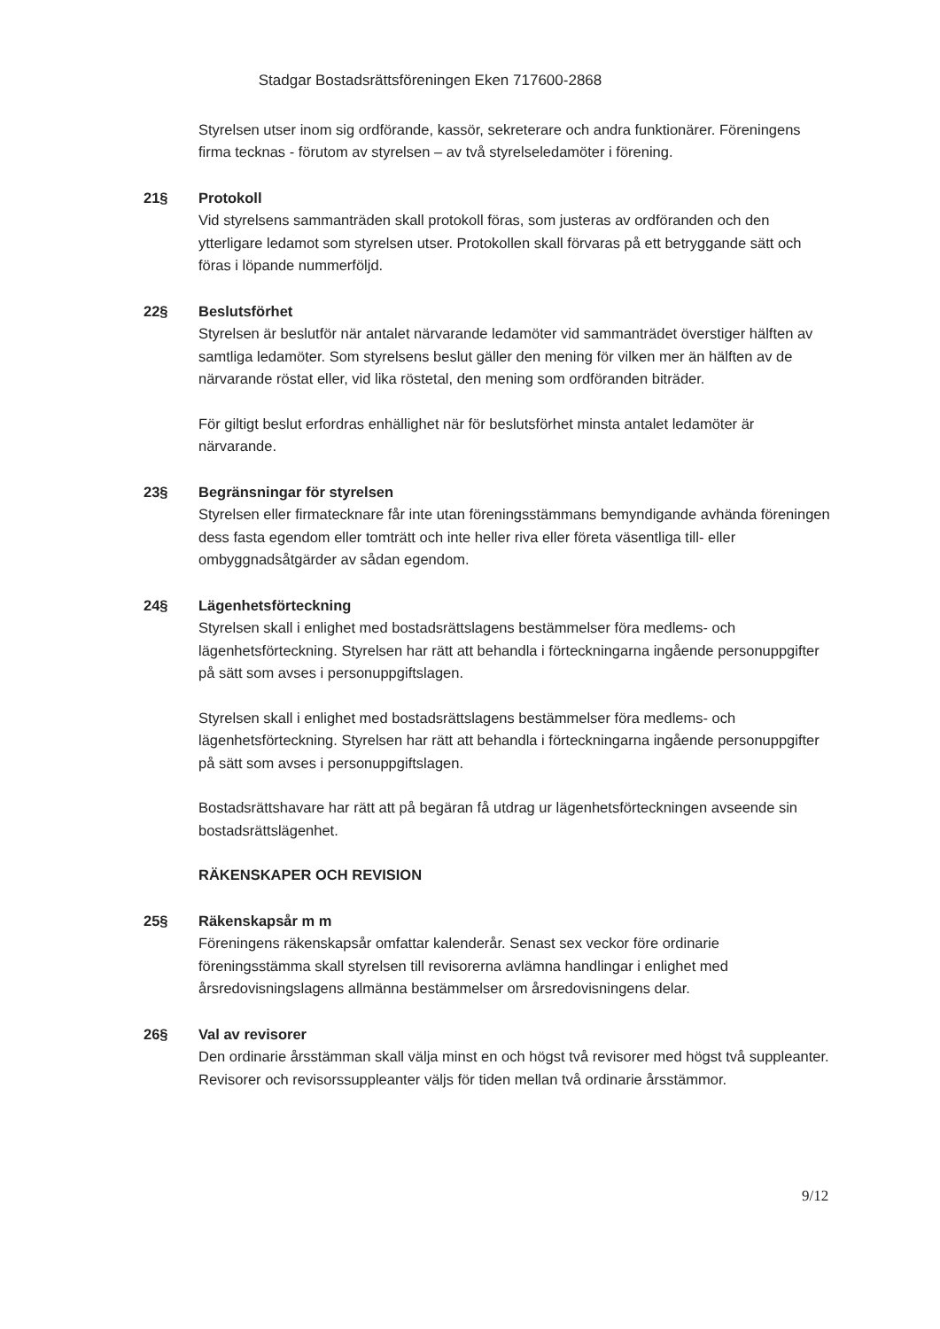Stadgar Bostadsrättsföreningen Eken 717600-2868
Styrelsen utser inom sig ordförande, kassör, sekreterare och andra funktionärer. Föreningens firma tecknas - förutom av styrelsen – av två styrelseledamöter i förening.
21§ Protokoll
Vid styrelsens sammanträden skall protokoll föras, som justeras av ordföranden och den ytterligare ledamot som styrelsen utser. Protokollen skall förvaras på ett betryggande sätt och föras i löpande nummerföljd.
22§ Beslutsförhet
Styrelsen är beslutför när antalet närvarande ledamöter vid sammanträdet överstiger hälften av samtliga ledamöter. Som styrelsens beslut gäller den mening för vilken mer än hälften av de närvarande röstat eller, vid lika röstetal, den mening som ordföranden biträder.
För giltigt beslut erfordras enhällighet när för beslutsförhet minsta antalet ledamöter är närvarande.
23§ Begränsningar för styrelsen
Styrelsen eller firmatecknare får inte utan föreningsstämmans bemyndigande avhända föreningen dess fasta egendom eller tomträtt och inte heller riva eller företa väsentliga till- eller ombyggnadsåtgärder av sådan egendom.
24§ Lägenhetsförteckning
Styrelsen skall i enlighet med bostadsrättslagens bestämmelser föra medlems- och lägenhetsförteckning. Styrelsen har rätt att behandla i förteckningarna ingående personuppgifter på sätt som avses i personuppgiftslagen.
Styrelsen skall i enlighet med bostadsrättslagens bestämmelser föra medlems- och lägenhetsförteckning. Styrelsen har rätt att behandla i förteckningarna ingående personuppgifter på sätt som avses i personuppgiftslagen.
Bostadsrättshavare har rätt att på begäran få utdrag ur lägenhetsförteckningen avseende sin bostadsrättslägenhet.
RÄKENSKAPER OCH REVISION
25§ Räkenskapsår m m
Föreningens räkenskapsår omfattar kalenderår. Senast sex veckor före ordinarie föreningsstämma skall styrelsen till revisorerna avlämna handlingar i enlighet med årsredovisningslagens allmänna bestämmelser om årsredovisningens delar.
26§ Val av revisorer
Den ordinarie årsstämman skall välja minst en och högst två revisorer med högst två suppleanter. Revisorer och revisorssuppleanter väljs för tiden mellan två ordinarie årsstämmor.
9/12